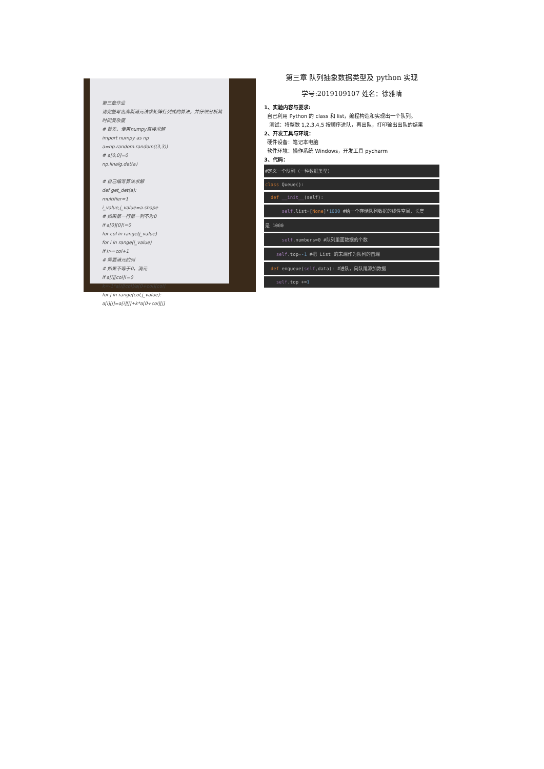第三章作业
请完整写出高斯消元法求矩阵行列式的算法，并仔细分析其时间复杂度
# 首先，使用numpy直接求解
import numpy as np
a=np.random.random((3,3))
# a[0,0]=0
np.linalg.det(a)
# 自己编写算法求解
def get_det(a):
multifier=1
i_value,j_value=a.shape
# 如果第一行第一列不为0
if a[0][0]!=0
for col in range(j_value)
for i in range(i_value)
if i>=col+1
# 需要消元的列
# 如果不等于0，消元
if a[i][col]!=0
k=-1*a[i][col]/a[0+col][col]
for j in range(col,j_value):
a[i][j]=a[i][j]+k*a[0+col][j]
第三章 队列抽象数据类型及 python 实现
学号:2019109107 姓名：徐雅晴
1、实验内容与要求:
自己利用 Python 的 class 和 list，编程构造和实现出一个队列。
测试：将整数 1,2,3,4,5 按顺序进队，再出队，打印输出出队的结果
2、开发工具与环境：
硬件设备：笔记本电脑
软件环境：操作系统 Windows，开发工具 pycharm
3、代码：
#定义一个队列（一种数据类型）
class Queue():
def __init__(self):
self.list=[None]*1000 #给一个存储队列数据的线性空间，长度
是 1000
self.numbers=0 #队列里面数据的个数
self.top=-1 #把 List 的末端作为队列的首端
def enqueue(self,data): #进队，向队尾添加数据
self.top +=1